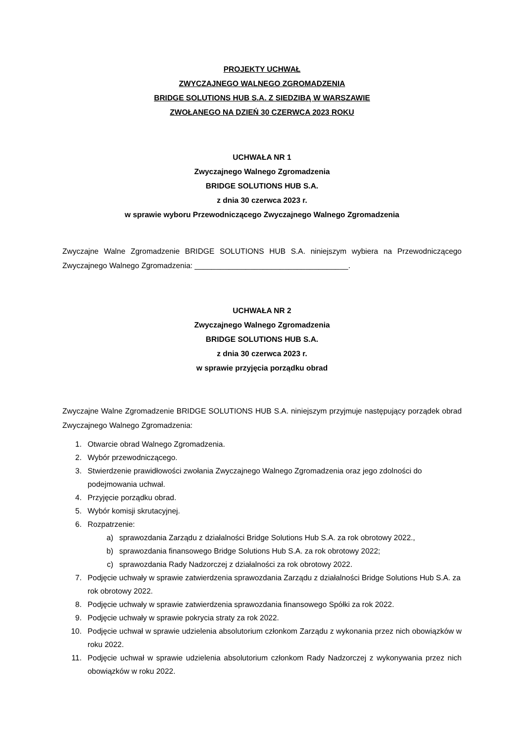PROJEKTY UCHWAŁ
ZWYCZAJNEGO WALNEGO ZGROMADZENIA
BRIDGE SOLUTIONS HUB S.A. Z SIEDZIBĄ W WARSZAWIE
ZWOŁANEGO NA DZIEŃ 30 CZERWCA 2023 ROKU
UCHWAŁA NR 1
Zwyczajnego Walnego Zgromadzenia
BRIDGE SOLUTIONS HUB S.A.
z dnia 30 czerwca 2023 r.
w sprawie wyboru Przewodniczącego Zwyczajnego Walnego Zgromadzenia
Zwyczajne Walne Zgromadzenie BRIDGE SOLUTIONS HUB S.A. niniejszym wybiera na Przewodniczącego Zwyczajnego Walnego Zgromadzenia: ____________________________________.
UCHWAŁA NR 2
Zwyczajnego Walnego Zgromadzenia
BRIDGE SOLUTIONS HUB S.A.
z dnia 30 czerwca 2023 r.
w sprawie przyjęcia porządku obrad
Zwyczajne Walne Zgromadzenie BRIDGE SOLUTIONS HUB S.A. niniejszym przyjmuje następujący porządek obrad Zwyczajnego Walnego Zgromadzenia:
1. Otwarcie obrad Walnego Zgromadzenia.
2. Wybór przewodniczącego.
3. Stwierdzenie prawidłowości zwołania Zwyczajnego Walnego Zgromadzenia oraz jego zdolności do podejmowania uchwał.
4. Przyjęcie porządku obrad.
5. Wybór komisji skrutacyjnej.
6. Rozpatrzenie:
a) sprawozdania Zarządu z działalności Bridge Solutions Hub S.A. za rok obrotowy 2022.,
b) sprawozdania finansowego Bridge Solutions Hub S.A. za rok obrotowy 2022;
c) sprawozdania Rady Nadzorczej z działalności za rok obrotowy 2022.
7. Podjęcie uchwały w sprawie zatwierdzenia sprawozdania Zarządu z działalności Bridge Solutions Hub S.A. za rok obrotowy 2022.
8. Podjęcie uchwały w sprawie zatwierdzenia sprawozdania finansowego Spółki za rok 2022.
9. Podjęcie uchwały w sprawie pokrycia straty za rok 2022.
10. Podjęcie uchwał w sprawie udzielenia absolutorium członkom Zarządu z wykonania przez nich obowiązków w roku 2022.
11. Podjęcie uchwał w sprawie udzielenia absolutorium członkom Rady Nadzorczej z wykonywania przez nich obowiązków w roku 2022.